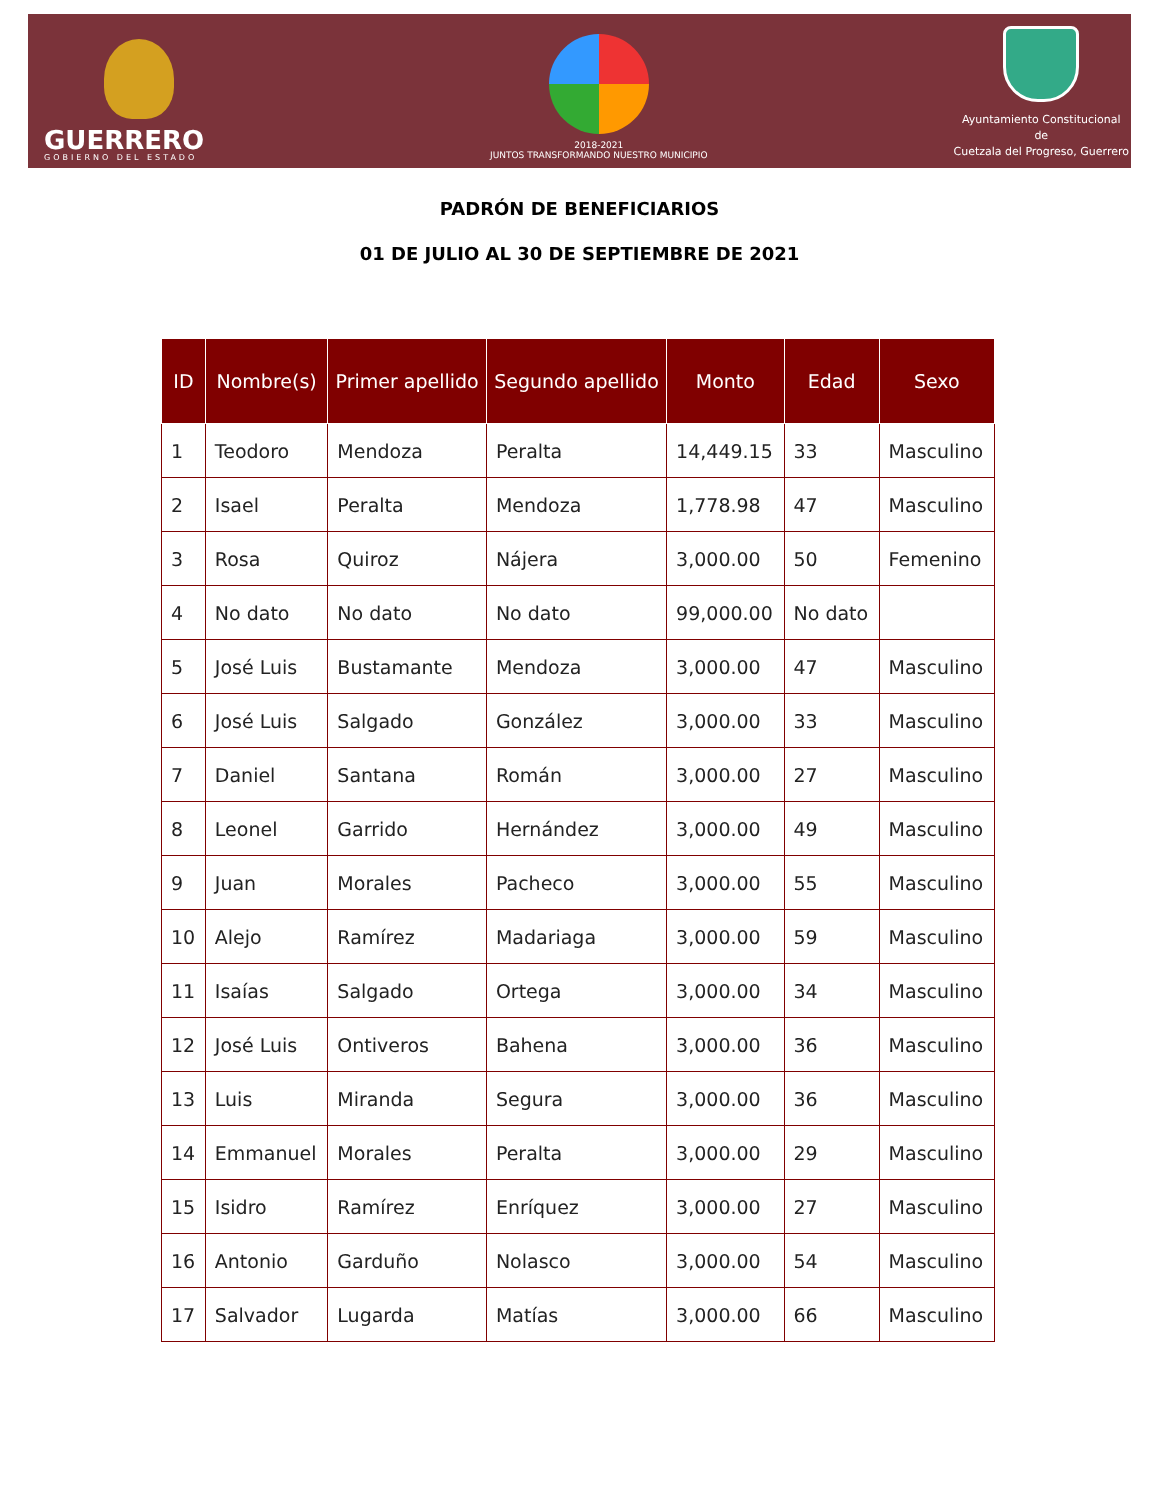GUERRERO
GOBIERNO DEL ESTADO
2018-2021
JUNTOS TRANSFORMANDO NUESTRO MUNICIPIO
Ayuntamiento Constitucional
de
Cuetzala del Progreso, Guerrero
PADRÓN DE BENEFICIARIOS
01 DE JULIO AL 30 DE SEPTIEMBRE DE 2021
| ID | Nombre(s) | Primer apellido | Segundo apellido | Monto | Edad | Sexo |
| --- | --- | --- | --- | --- | --- | --- |
| 1 | Teodoro | Mendoza | Peralta | 14,449.15 | 33 | Masculino |
| 2 | Isael | Peralta | Mendoza | 1,778.98 | 47 | Masculino |
| 3 | Rosa | Quiroz | Nájera | 3,000.00 | 50 | Femenino |
| 4 | No dato | No dato | No dato | 99,000.00 | No dato | |
| 5 | José Luis | Bustamante | Mendoza | 3,000.00 | 47 | Masculino |
| 6 | José Luis | Salgado | González | 3,000.00 | 33 | Masculino |
| 7 | Daniel | Santana | Román | 3,000.00 | 27 | Masculino |
| 8 | Leonel | Garrido | Hernández | 3,000.00 | 49 | Masculino |
| 9 | Juan | Morales | Pacheco | 3,000.00 | 55 | Masculino |
| 10 | Alejo | Ramírez | Madariaga | 3,000.00 | 59 | Masculino |
| 11 | Isaías | Salgado | Ortega | 3,000.00 | 34 | Masculino |
| 12 | José Luis | Ontiveros | Bahena | 3,000.00 | 36 | Masculino |
| 13 | Luis | Miranda | Segura | 3,000.00 | 36 | Masculino |
| 14 | Emmanuel | Morales | Peralta | 3,000.00 | 29 | Masculino |
| 15 | Isidro | Ramírez | Enríquez | 3,000.00 | 27 | Masculino |
| 16 | Antonio | Garduño | Nolasco | 3,000.00 | 54 | Masculino |
| 17 | Salvador | Lugarda | Matías | 3,000.00 | 66 | Masculino |